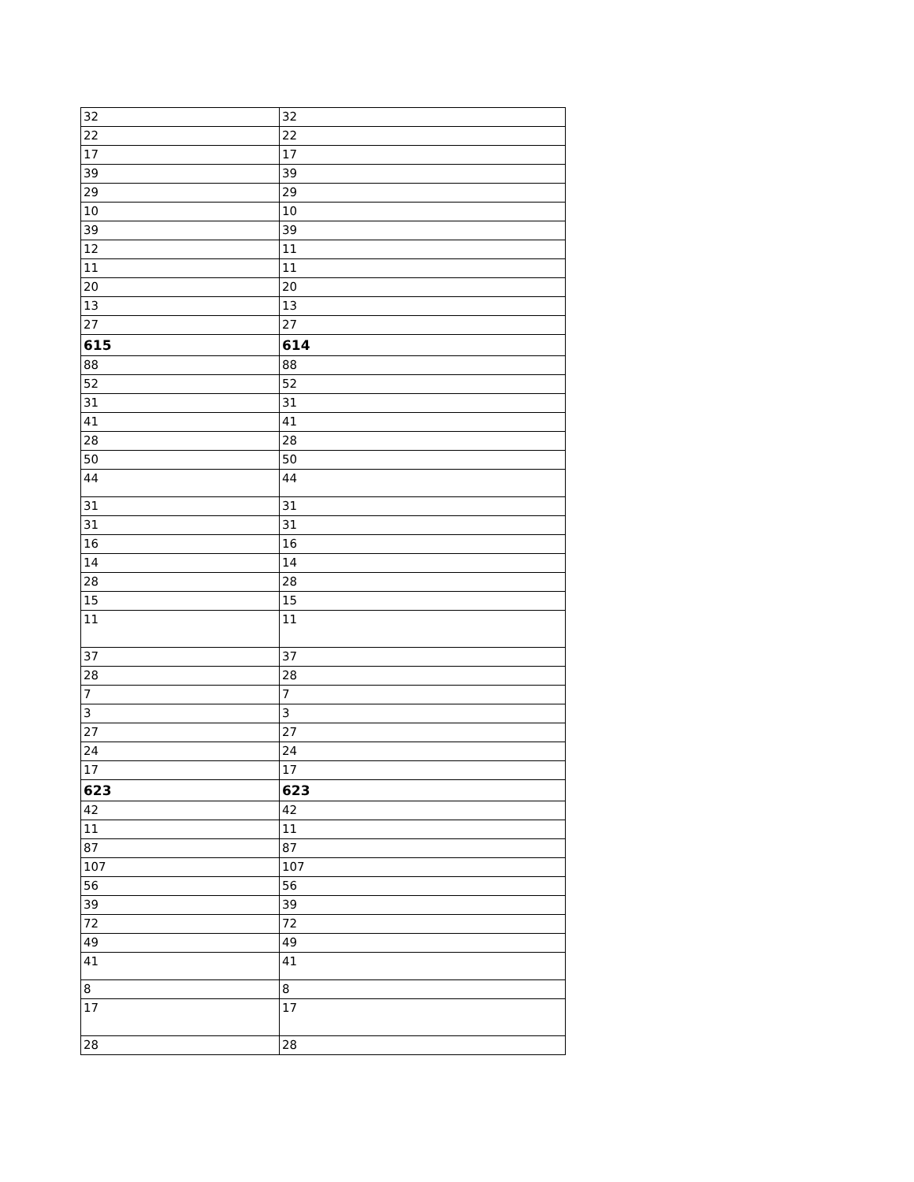| 32 | 32 |
| 22 | 22 |
| 17 | 17 |
| 39 | 39 |
| 29 | 29 |
| 10 | 10 |
| 39 | 39 |
| 12 | 11 |
| 11 | 11 |
| 20 | 20 |
| 13 | 13 |
| 27 | 27 |
| 615 | 614 |
| 88 | 88 |
| 52 | 52 |
| 31 | 31 |
| 41 | 41 |
| 28 | 28 |
| 50 | 50 |
| 44 | 44 |
| 31 | 31 |
| 31 | 31 |
| 16 | 16 |
| 14 | 14 |
| 28 | 28 |
| 15 | 15 |
| 11 | 11 |
| 37 | 37 |
| 28 | 28 |
| 7 | 7 |
| 3 | 3 |
| 27 | 27 |
| 24 | 24 |
| 17 | 17 |
| 623 | 623 |
| 42 | 42 |
| 11 | 11 |
| 87 | 87 |
| 107 | 107 |
| 56 | 56 |
| 39 | 39 |
| 72 | 72 |
| 49 | 49 |
| 41 | 41 |
| 8 | 8 |
| 17 | 17 |
| 28 | 28 |